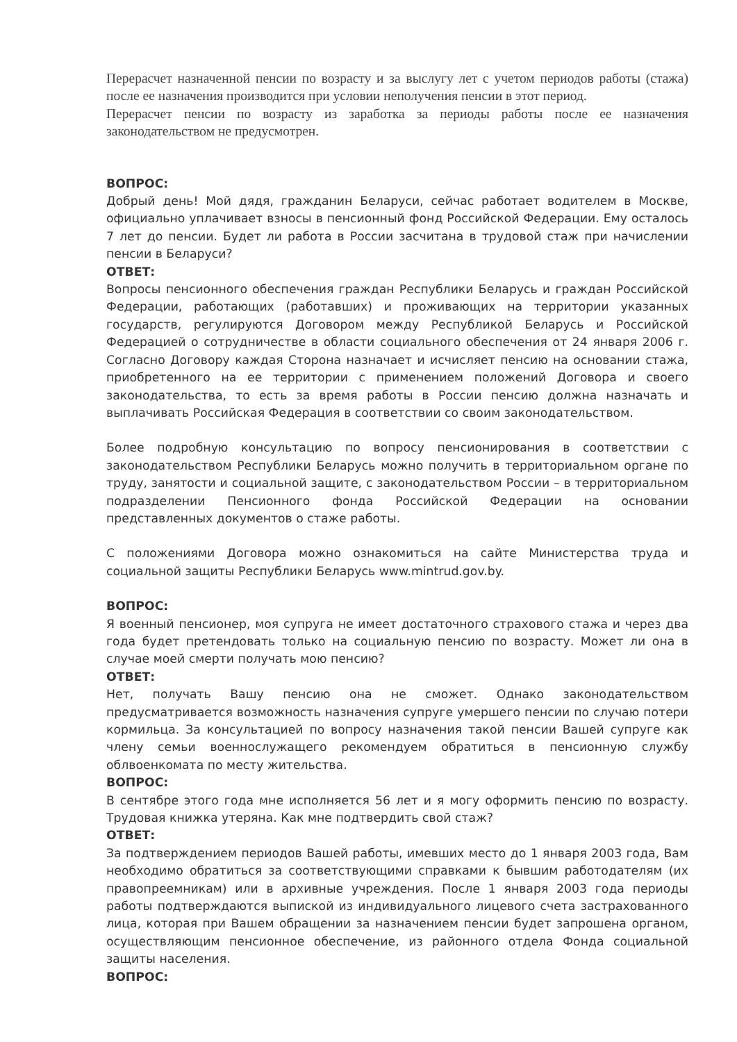Перерасчет назначенной пенсии по возрасту и за выслугу лет с учетом периодов работы (стажа) после ее назначения производится при условии неполучения пенсии в этот период.
Перерасчет пенсии по возрасту из заработка за периоды работы после ее назначения законодательством не предусмотрен.
ВОПРОС:
Добрый день! Мой дядя, гражданин Беларуси, сейчас работает водителем в Москве, официально уплачивает взносы в пенсионный фонд Российской Федерации. Ему осталось 7 лет до пенсии. Будет ли работа в России засчитана в трудовой стаж при начислении пенсии в Беларуси?
ОТВЕТ:
Вопросы пенсионного обеспечения граждан Республики Беларусь и граждан Российской Федерации, работающих (работавших) и проживающих на территории указанных государств, регулируются Договором между Республикой Беларусь и Российской Федерацией о сотрудничестве в области социального обеспечения от 24 января 2006 г. Согласно Договору каждая Сторона назначает и исчисляет пенсию на основании стажа, приобретенного на ее территории с применением положений Договора и своего законодательства, то есть за время работы в России пенсию должна назначать и выплачивать Российская Федерация в соответствии со своим законодательством.
Более подробную консультацию по вопросу пенсионирования в соответствии с законодательством Республики Беларусь можно получить в территориальном органе по труду, занятости и социальной защите, с законодательством России – в территориальном подразделении Пенсионного фонда Российской Федерации на основании представленных документов о стаже работы.
С положениями Договора можно ознакомиться на сайте Министерства труда и социальной защиты Республики Беларусь www.mintrud.gov.by.
ВОПРОС:
Я военный пенсионер, моя супруга не имеет достаточного страхового стажа и через два года будет претендовать только на социальную пенсию по возрасту. Может ли она в случае моей смерти получать мою пенсию?
ОТВЕТ:
Нет, получать Вашу пенсию она не сможет. Однако законодательством предусматривается возможность назначения супруге умершего пенсии по случаю потери кормильца. За консультацией по вопросу назначения такой пенсии Вашей супруге как члену семьи военнослужащего рекомендуем обратиться в пенсионную службу облвоенкомата по месту жительства.
ВОПРОС:
В сентябре этого года мне исполняется 56 лет и я могу оформить пенсию по возрасту. Трудовая книжка утеряна. Как мне подтвердить свой стаж?
ОТВЕТ:
За подтверждением периодов Вашей работы, имевших место до 1 января 2003 года, Вам необходимо обратиться за соответствующими справками к бывшим работодателям (их правопреемникам) или в архивные учреждения. После 1 января 2003 года периоды работы подтверждаются выпиской из индивидуального лицевого счета застрахованного лица, которая при Вашем обращении за назначением пенсии будет запрошена органом, осуществляющим пенсионное обеспечение, из районного отдела Фонда социальной защиты населения.
ВОПРОС: